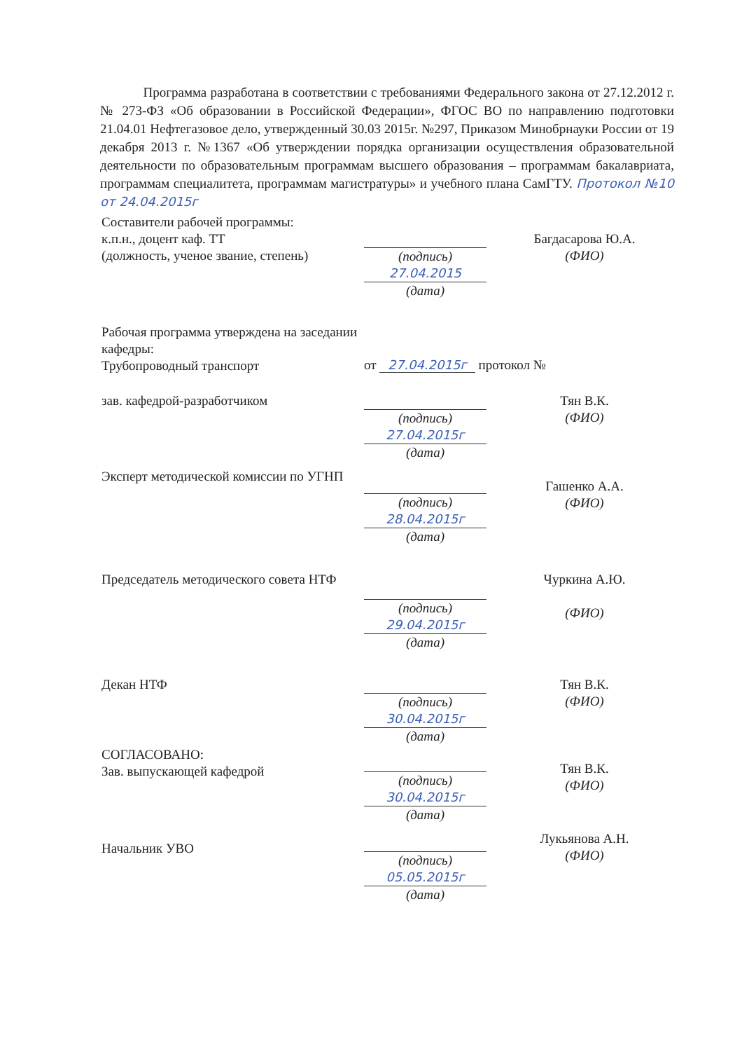Программа разработана в соответствии с требованиями Федерального закона от 27.12.2012 г. № 273-ФЗ «Об образовании в Российской Федерации», ФГОС ВО по направлению подготовки 21.04.01 Нефтегазовое дело, утвержденный 30.03 2015г. №297, Приказом Минобрнауки России от 19 декабря 2013 г. №1367 «Об утверждении порядка организации осуществления образовательной деятельности по образовательным программам высшего образования – программам бакалавриата, программам специалитета, программам магистратуры» и учебного плана СамГТУ. Протокол №10 от 24.04.2015г
Составители рабочей программы:
к.п.н., доцент каф. ТТ
(должность, ученое звание, степень)
(подпись)
27.04.2015
(дата)
Багдасарова Ю.А.
(ФИО)
Рабочая программа утверждена на заседании кафедры:
Трубопроводный транспорт
от 27.04.2015г протокол №
зав. кафедрой-разработчиком (подпись)
27.04.2015г
(дата)
Тян В.К.
(ФИО)
Эксперт методической комиссии по УГНП
(подпись)
28.04.2015г
(дата)
Гашенко А.А.
(ФИО)
Председатель методического совета НТФ
(подпись)
29.04.2015г
(дата)
Чуркина А.Ю.
(ФИО)
Декан НТФ (подпись)
30.04.2015г
(дата)
Тян В.К.
(ФИО)
СОГЛАСОВАНО:
Зав. выпускающей кафедрой
(подпись)
30.04.2015г
(дата)
Тян В.К.
(ФИО)
Начальник УВО
(подпись)
05.05.2015г
(дата)
Лукьянова А.Н.
(ФИО)